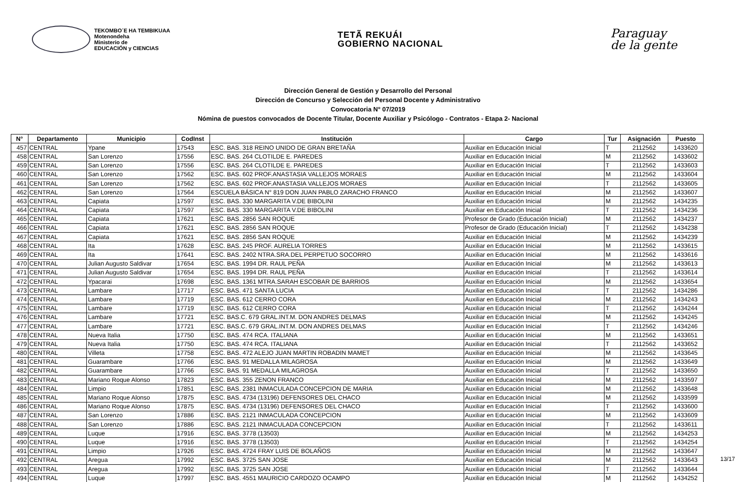TEKOMBO´E HA TEMBIKUAA
Motenondeha
Ministerio de
EDUCACIÓN y CIENCIAS
TETÃ REKUÁI
GOBIERNO NACIONAL
Paraguay
de la gente
Dirección General de Gestión y Desarrollo del Personal
Dirección de Concurso y Selección del Personal Docente y Administrativo
Convocatoria N° 07/2019
Nómina de puestos convocados de Docente Titular, Docente Auxiliar y Psicólogo - Contratos - Etapa 2- Nacional
| N° | Departamento | Municipio | CodInst | Institución | Cargo | Tur | Asignación | Puesto |
| --- | --- | --- | --- | --- | --- | --- | --- | --- |
| 457 | CENTRAL | Ypane | 17543 | ESC. BAS. 318 REINO UNIDO DE GRAN BRETAÑA | Auxiliar en Educación Inicial | T | 2112562 | 1433620 |
| 458 | CENTRAL | San Lorenzo | 17556 | ESC. BAS. 264 CLOTILDE E. PAREDES | Auxiliar en Educación Inicial | M | 2112562 | 1433602 |
| 459 | CENTRAL | San Lorenzo | 17556 | ESC. BAS. 264 CLOTILDE E. PAREDES | Auxiliar en Educación Inicial | T | 2112562 | 1433603 |
| 460 | CENTRAL | San Lorenzo | 17562 | ESC. BAS. 602 PROF.ANASTASIA VALLEJOS MORAES | Auxiliar en Educación Inicial | M | 2112562 | 1433604 |
| 461 | CENTRAL | San Lorenzo | 17562 | ESC. BAS. 602 PROF.ANASTASIA VALLEJOS MORAES | Auxiliar en Educación Inicial | T | 2112562 | 1433605 |
| 462 | CENTRAL | San Lorenzo | 17564 | ESCUELA BÁSICA N° 819 DON JUAN PABLO ZARACHO FRANCO | Auxiliar en Educación Inicial | M | 2112562 | 1433607 |
| 463 | CENTRAL | Capiata | 17597 | ESC. BAS. 330 MARGARITA V.DE BIBOLINI | Auxiliar en Educación Inicial | M | 2112562 | 1434235 |
| 464 | CENTRAL | Capiata | 17597 | ESC. BAS. 330 MARGARITA V.DE BIBOLINI | Auxiliar en Educación Inicial | T | 2112562 | 1434236 |
| 465 | CENTRAL | Capiata | 17621 | ESC. BAS. 2856 SAN ROQUE | Profesor de Grado (Educación Inicial) | M | 2112562 | 1434237 |
| 466 | CENTRAL | Capiata | 17621 | ESC. BAS. 2856 SAN ROQUE | Profesor de Grado (Educación Inicial) | T | 2112562 | 1434238 |
| 467 | CENTRAL | Capiata | 17621 | ESC. BAS. 2856 SAN ROQUE | Auxiliar en Educación Inicial | M | 2112562 | 1434239 |
| 468 | CENTRAL | Ita | 17628 | ESC. BAS. 245 PROF. AURELIA TORRES | Auxiliar en Educación Inicial | M | 2112562 | 1433615 |
| 469 | CENTRAL | Ita | 17641 | ESC. BAS. 2402 NTRA.SRA.DEL PERPETUO SOCORRO | Auxiliar en Educación Inicial | M | 2112562 | 1433616 |
| 470 | CENTRAL | Julian Augusto Saldivar | 17654 | ESC. BAS. 1994 DR. RAUL PEÑA | Auxiliar en Educación Inicial | M | 2112562 | 1433613 |
| 471 | CENTRAL | Julian Augusto Saldivar | 17654 | ESC. BAS. 1994 DR. RAUL PEÑA | Auxiliar en Educación Inicial | T | 2112562 | 1433614 |
| 472 | CENTRAL | Ypacarai | 17698 | ESC. BAS. 1361 MTRA.SARAH ESCOBAR DE BARRIOS | Auxiliar en Educación Inicial | M | 2112562 | 1433654 |
| 473 | CENTRAL | Lambare | 17717 | ESC. BAS. 471 SANTA LUCIA | Auxiliar en Educación Inicial | T | 2112562 | 1434286 |
| 474 | CENTRAL | Lambare | 17719 | ESC. BAS. 612 CERRO CORA | Auxiliar en Educación Inicial | M | 2112562 | 1434243 |
| 475 | CENTRAL | Lambare | 17719 | ESC. BAS. 612 CERRO CORA | Auxiliar en Educación Inicial | T | 2112562 | 1434244 |
| 476 | CENTRAL | Lambare | 17721 | ESC. BAS.C. 679 GRAL.INT.M. DON ANDRES DELMAS | Auxiliar en Educación Inicial | M | 2112562 | 1434245 |
| 477 | CENTRAL | Lambare | 17721 | ESC. BAS.C. 679 GRAL.INT.M. DON ANDRES DELMAS | Auxiliar en Educación Inicial | T | 2112562 | 1434246 |
| 478 | CENTRAL | Nueva Italia | 17750 | ESC. BAS. 474 RCA. ITALIANA | Auxiliar en Educación Inicial | M | 2112562 | 1433651 |
| 479 | CENTRAL | Nueva Italia | 17750 | ESC. BAS. 474 RCA. ITALIANA | Auxiliar en Educación Inicial | T | 2112562 | 1433652 |
| 480 | CENTRAL | Villeta | 17758 | ESC. BAS. 472 ALEJO JUAN MARTIN ROBADIN MAMET | Auxiliar en Educación Inicial | M | 2112562 | 1433645 |
| 481 | CENTRAL | Guarambare | 17766 | ESC. BAS. 91 MEDALLA MILAGROSA | Auxiliar en Educación Inicial | M | 2112562 | 1433649 |
| 482 | CENTRAL | Guarambare | 17766 | ESC. BAS. 91 MEDALLA MILAGROSA | Auxiliar en Educación Inicial | T | 2112562 | 1433650 |
| 483 | CENTRAL | Mariano Roque Alonso | 17823 | ESC. BAS. 355 ZENON FRANCO | Auxiliar en Educación Inicial | M | 2112562 | 1433597 |
| 484 | CENTRAL | Limpio | 17851 | ESC. BAS. 2381 INMACULADA CONCEPCION DE MARIA | Auxiliar en Educación Inicial | M | 2112562 | 1433648 |
| 485 | CENTRAL | Mariano Roque Alonso | 17875 | ESC. BAS. 4734 (13196) DEFENSORES DEL CHACO | Auxiliar en Educación Inicial | M | 2112562 | 1433599 |
| 486 | CENTRAL | Mariano Roque Alonso | 17875 | ESC. BAS. 4734 (13196) DEFENSORES DEL CHACO | Auxiliar en Educación Inicial | T | 2112562 | 1433600 |
| 487 | CENTRAL | San Lorenzo | 17886 | ESC. BAS. 2121 INMACULADA CONCEPCION | Auxiliar en Educación Inicial | M | 2112562 | 1433609 |
| 488 | CENTRAL | San Lorenzo | 17886 | ESC. BAS. 2121 INMACULADA CONCEPCION | Auxiliar en Educación Inicial | T | 2112562 | 1433611 |
| 489 | CENTRAL | Luque | 17916 | ESC. BAS. 3778 (13503) | Auxiliar en Educación Inicial | M | 2112562 | 1434253 |
| 490 | CENTRAL | Luque | 17916 | ESC. BAS. 3778 (13503) | Auxiliar en Educación Inicial | T | 2112562 | 1434254 |
| 491 | CENTRAL | Limpio | 17926 | ESC. BAS. 4724 FRAY LUIS DE BOLAÑOS | Auxiliar en Educación Inicial | M | 2112562 | 1433647 |
| 492 | CENTRAL | Aregua | 17992 | ESC. BAS. 3725 SAN JOSE | Auxiliar en Educación Inicial | M | 2112562 | 1433643 |
| 493 | CENTRAL | Aregua | 17992 | ESC. BAS. 3725 SAN JOSE | Auxiliar en Educación Inicial | T | 2112562 | 1433644 |
| 494 | CENTRAL | Luque | 17997 | ESC. BAS. 4551 MAURICIO CARDOZO OCAMPO | Auxiliar en Educación Inicial | M | 2112562 | 1434252 |
13/17